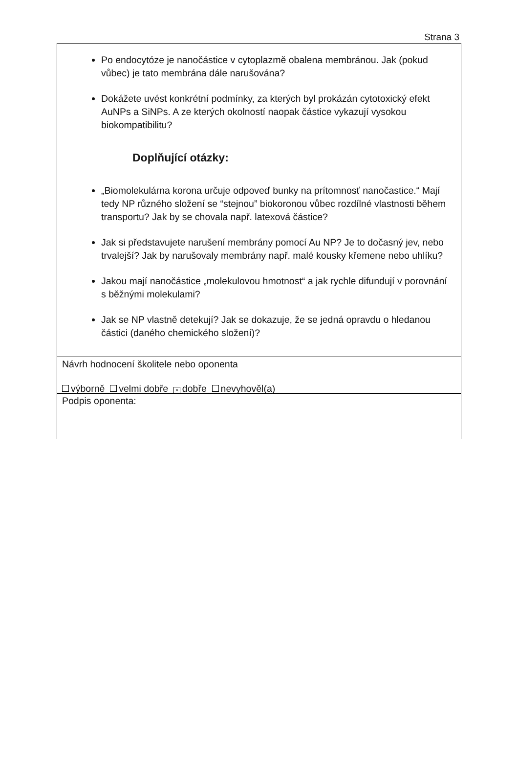Strana 3
Po endocytóze je nanočástice v cytoplazmě obalena membránou. Jak (pokud vůbec) je tato membrána dále narušována?
Dokážete uvést konkrétní podmínky, za kterých byl prokázán cytotoxický efekt AuNPs a SiNPs. A ze kterých okolností naopak částice vykazují vysokou biokompatibilitu?
Doplňující otázky:
„Biomolekulárna korona určuje odpoveď bunky na prítomnosť nanočastice.“ Mají tedy NP různého složení se “stejnou” biokoronou vůbec rozdílné vlastnosti během transportu? Jak by se chovala např. latexová částice?
Jak si představujete narušení membrány pomocí Au NP? Je to dočasný jev, nebo trvalejší? Jak by narušovaly membrány např. malé kousky křemene nebo uhlíku?
Jakou mají nanočástice „molekulovou hmotnost“ a jak rychle difundují v porovnání s běžnými molekulami?
Jak se NP vlastně detekují? Jak se dokazuje, že se jedná opravdu o hledanou částici (daného chemického složení)?
Návrh hodnocení školitele nebo oponenta
výborně velmi dobře × dobře nevyhověl(a)
Podpis oponenta: